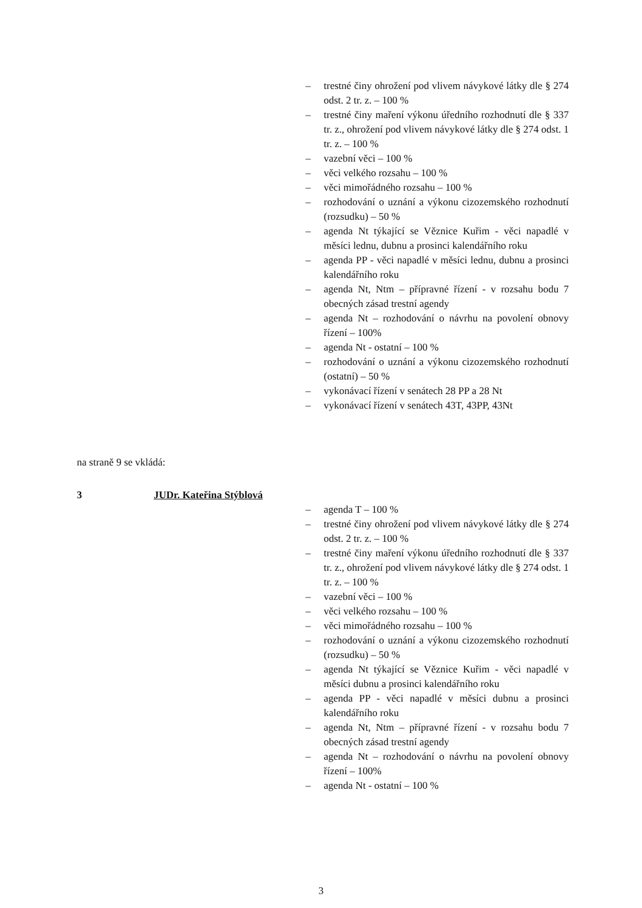– trestné činy ohrožení pod vlivem návykové látky dle § 274 odst. 2 tr. z. – 100 %
– trestné činy maření výkonu úředního rozhodnutí dle § 337 tr. z., ohrožení pod vlivem návykové látky dle § 274 odst. 1 tr. z. – 100 %
– vazební věci – 100 %
– věci velkého rozsahu – 100 %
– věci mimořádného rozsahu – 100 %
– rozhodování o uznání a výkonu cizozemského rozhodnutí (rozsudku) – 50 %
– agenda Nt týkající se Věznice Kuřim - věci napadlé v měsíci lednu, dubnu a prosinci kalendářního roku
– agenda PP - věci napadlé v měsíci lednu, dubnu a prosinci kalendářního roku
– agenda Nt, Ntm – přípravné řízení - v rozsahu bodu 7 obecných zásad trestní agendy
– agenda Nt – rozhodování o návrhu na povolení obnovy řízení – 100%
– agenda Nt - ostatní – 100 %
– rozhodování o uznání a výkonu cizozemského rozhodnutí (ostatní) – 50 %
– vykonávací řízení v senátech 28 PP a 28 Nt
– vykonávací řízení v senátech 43T, 43PP, 43Nt
na straně 9 se vkládá:
3 JUDr. Kateřina Stýblová
– agenda T – 100 %
– trestné činy ohrožení pod vlivem návykové látky dle § 274 odst. 2 tr. z. – 100 %
– trestné činy maření výkonu úředního rozhodnutí dle § 337 tr. z., ohrožení pod vlivem návykové látky dle § 274 odst. 1 tr. z. – 100 %
– vazební věci – 100 %
– věci velkého rozsahu – 100 %
– věci mimořádného rozsahu – 100 %
– rozhodování o uznání a výkonu cizozemského rozhodnutí (rozsudku) – 50 %
– agenda Nt týkající se Věznice Kuřim - věci napadlé v měsíci dubnu a prosinci kalendářního roku
– agenda PP - věci napadlé v měsíci dubnu a prosinci kalendářního roku
– agenda Nt, Ntm – přípravné řízení - v rozsahu bodu 7 obecných zásad trestní agendy
– agenda Nt – rozhodování o návrhu na povolení obnovy řízení – 100%
– agenda Nt - ostatní – 100 %
3